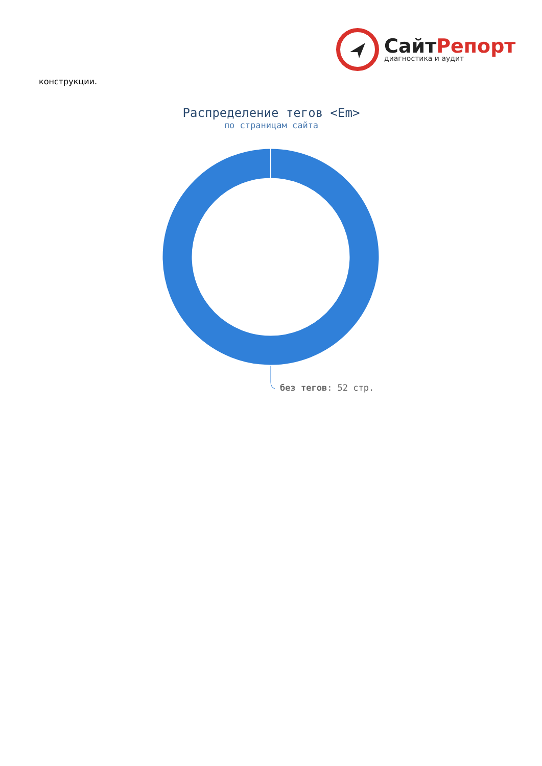СайтРепорт
диагностика и аудит
конструкции.
Распределение тегов <Em>
по страницам сайта
без тегов: 52 стр.